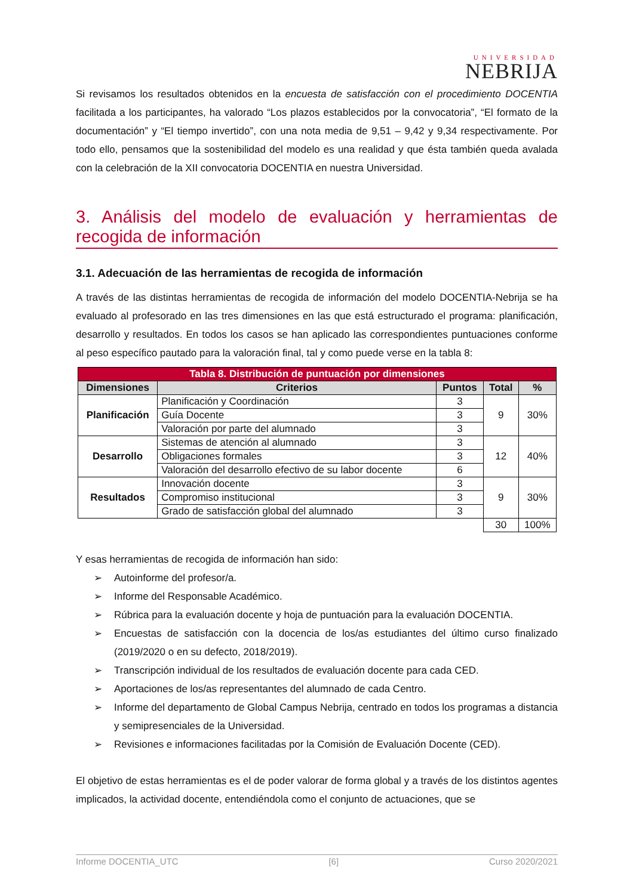UNIVERSIDAD
NEBRIJA
Si revisamos los resultados obtenidos en la encuesta de satisfacción con el procedimiento DOCENTIA facilitada a los participantes, ha valorado “Los plazos establecidos por la convocatoria”, “El formato de la documentación” y “El tiempo invertido”, con una nota media de 9,51 – 9,42 y 9,34 respectivamente. Por todo ello, pensamos que la sostenibilidad del modelo es una realidad y que ésta también queda avalada con la celebración de la XII convocatoria DOCENTIA en nuestra Universidad.
3. Análisis del modelo de evaluación y herramientas de recogida de información
3.1. Adecuación de las herramientas de recogida de información
A través de las distintas herramientas de recogida de información del modelo DOCENTIA-Nebrija se ha evaluado al profesorado en las tres dimensiones en las que está estructurado el programa: planificación, desarrollo y resultados. En todos los casos se han aplicado las correspondientes puntuaciones conforme al peso específico pautado para la valoración final, tal y como puede verse en la tabla 8:
| Tabla 8. Distribución de puntuación por dimensiones | | | | |
| Dimensiones | Criterios | Puntos | Total | % |
| Planificación | Planificación y Coordinación | 3 | 9 | 30% |
| | Guía Docente | 3 | | |
| | Valoración por parte del alumnado | 3 | | |
| Desarrollo | Sistemas de atención al alumnado | 3 | 12 | 40% |
| | Obligaciones formales | 3 | | |
| | Valoración del desarrollo efectivo de su labor docente | 6 | | |
| Resultados | Innovación docente | 3 | 9 | 30% |
| | Compromiso institucional | 3 | | |
| | Grado de satisfacción global del alumnado | 3 | | |
| | | | 30 | 100% |
Y esas herramientas de recogida de información han sido:
➢ Autoinforme del profesor/a.
➢ Informe del Responsable Académico.
➢ Rúbrica para la evaluación docente y hoja de puntuación para la evaluación DOCENTIA.
➢ Encuestas de satisfacción con la docencia de los/as estudiantes del último curso finalizado (2019/2020 o en su defecto, 2018/2019).
➢ Transcripción individual de los resultados de evaluación docente para cada CED.
➢ Aportaciones de los/as representantes del alumnado de cada Centro.
➢ Informe del departamento de Global Campus Nebrija, centrado en todos los programas a distancia y semipresenciales de la Universidad.
➢ Revisiones e informaciones facilitadas por la Comisión de Evaluación Docente (CED).
El objetivo de estas herramientas es el de poder valorar de forma global y a través de los distintos agentes implicados, la actividad docente, entendiéndola como el conjunto de actuaciones, que se
Informe DOCENTIA_UTC [6] Curso 2020/2021